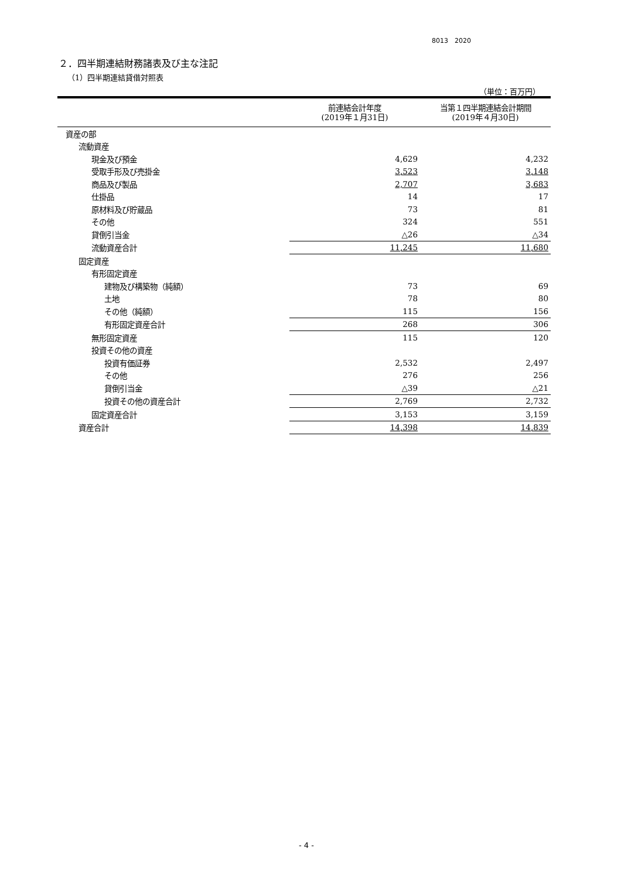8013　2020
２．四半期連結財務諸表及び主な注記
（1）四半期連結貸借対照表
（単位：百万円）
| | 前連結会計年度 (2019年１月31日) | 当第１四半期連結会計期間 (2019年４月30日) |
| --- | --- | --- |
| 資産の部 | | |
| 流動資産 | | |
| 現金及び預金 | 4,629 | 4,232 |
| 受取手形及び売掛金 | 3,523 | 3,148 |
| 商品及び製品 | 2,707 | 3,683 |
| 仕掛品 | 14 | 17 |
| 原材料及び貯蔵品 | 73 | 81 |
| その他 | 324 | 551 |
| 貸倒引当金 | △26 | △34 |
| 流動資産合計 | 11,245 | 11,680 |
| 固定資産 | | |
| 有形固定資産 | | |
| 建物及び構築物（純額） | 73 | 69 |
| 土地 | 78 | 80 |
| その他（純額） | 115 | 156 |
| 有形固定資産合計 | 268 | 306 |
| 無形固定資産 | 115 | 120 |
| 投資その他の資産 | | |
| 投資有価証券 | 2,532 | 2,497 |
| その他 | 276 | 256 |
| 貸倒引当金 | △39 | △21 |
| 投資その他の資産合計 | 2,769 | 2,732 |
| 固定資産合計 | 3,153 | 3,159 |
| 資産合計 | 14,398 | 14,839 |
- 4 -